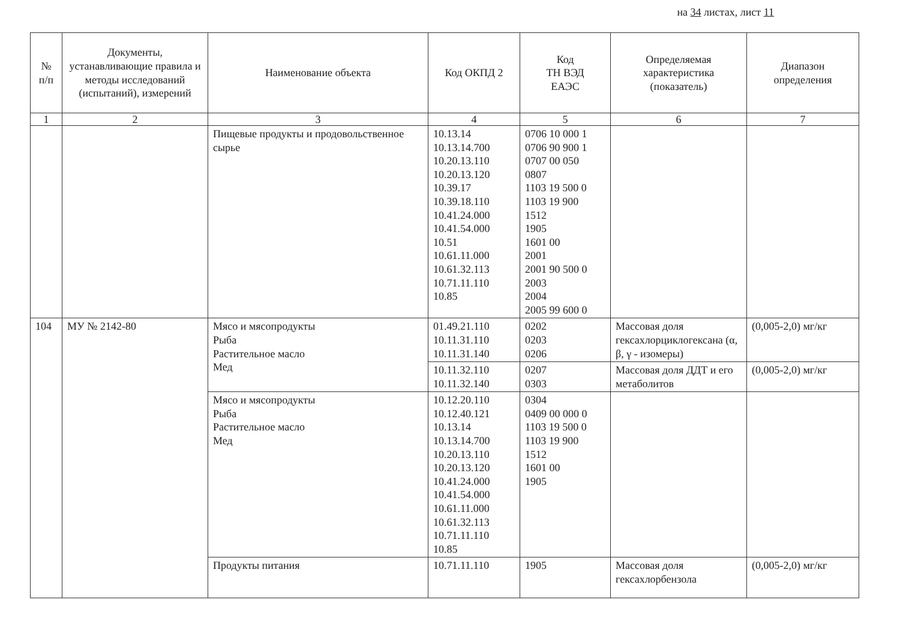на 34 листах, лист 11
| № п/п | Документы, устанавливающие правила и методы исследований (испытаний), измерений | Наименование объекта | Код ОКПД 2 | Код ТН ВЭД ЕАЭС | Определяемая характеристика (показатель) | Диапазон определения |
| --- | --- | --- | --- | --- | --- | --- |
| 1 | 2 | 3 | 4 | 5 | 6 | 7 |
| | | Пищевые продукты и продовольственное сырье | 10.13.14 10.13.14.700 10.20.13.110 10.20.13.120 10.39.17 10.39.18.110 10.41.24.000 10.41.54.000 10.51 10.61.11.000 10.61.32.113 10.71.11.110 10.85 | 0706 10 000 1 0706 90 900 1 0707 00 050 0807 1103 19 500 0 1103 19 900 1512 1905 1601 00 2001 2001 90 500 0 2003 2004 2005 99 600 0 | | |
| 104 | МУ № 2142-80 | Мясо и мясопродукты Рыба Растительное масло Мед | 01.49.21.110 10.11.31.110 10.11.31.140 | 0202 0203 0206 | Массовая доля гексахлорциклогексана (α, β, γ - изомеры) | (0,005-2,0) мг/кг |
| | | | 10.11.32.110 10.11.32.140 | 0207 0303 | Массовая доля ДДТ и его метаболитов | (0,005-2,0) мг/кг |
| | | Мясо и мясопродукты Рыба Растительное масло Мед | 10.12.20.110 10.12.40.121 10.13.14 10.13.14.700 10.20.13.110 10.20.13.120 10.41.24.000 10.41.54.000 10.61.11.000 10.61.32.113 10.71.11.110 10.85 | 0304 0409 00 000 0 1103 19 500 0 1103 19 900 1512 1601 00 1905 | | |
| | | Продукты питания | 10.71.11.110 | 1905 | Массовая доля гексахлорбензола | (0,005-2,0) мг/кг |